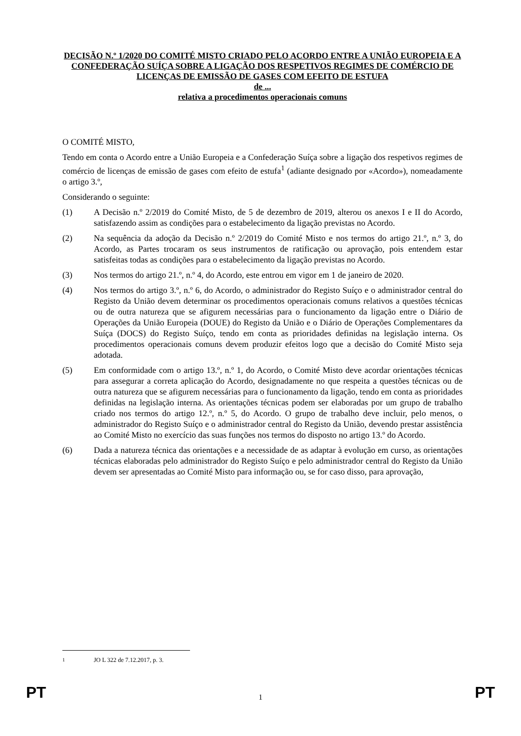DECISÃO N.º 1/2020 DO COMITÉ MISTO CRIADO PELO ACORDO ENTRE A UNIÃO EUROPEIA E A CONFEDERAÇÃO SUÍÇA SOBRE A LIGAÇÃO DOS RESPETIVOS REGIMES DE COMÉRCIO DE LICENÇAS DE EMISSÃO DE GASES COM EFEITO DE ESTUFA
de ...
relativa a procedimentos operacionais comuns
O COMITÉ MISTO,
Tendo em conta o Acordo entre a União Europeia e a Confederação Suíça sobre a ligação dos respetivos regimes de comércio de licenças de emissão de gases com efeito de estufa<sup>1</sup> (adiante designado por «Acordo»), nomeadamente o artigo 3.º,
Considerando o seguinte:
(1) A Decisão n.º 2/2019 do Comité Misto, de 5 de dezembro de 2019, alterou os anexos I e II do Acordo, satisfazendo assim as condições para o estabelecimento da ligação previstas no Acordo.
(2) Na sequência da adoção da Decisão n.º 2/2019 do Comité Misto e nos termos do artigo 21.º, n.º 3, do Acordo, as Partes trocaram os seus instrumentos de ratificação ou aprovação, pois entendem estar satisfeitas todas as condições para o estabelecimento da ligação previstas no Acordo.
(3) Nos termos do artigo 21.º, n.º 4, do Acordo, este entrou em vigor em 1 de janeiro de 2020.
(4) Nos termos do artigo 3.º, n.º 6, do Acordo, o administrador do Registo Suíço e o administrador central do Registo da União devem determinar os procedimentos operacionais comuns relativos a questões técnicas ou de outra natureza que se afigurem necessárias para o funcionamento da ligação entre o Diário de Operações da União Europeia (DOUE) do Registo da União e o Diário de Operações Complementares da Suíça (DOCS) do Registo Suíço, tendo em conta as prioridades definidas na legislação interna. Os procedimentos operacionais comuns devem produzir efeitos logo que a decisão do Comité Misto seja adotada.
(5) Em conformidade com o artigo 13.º, n.º 1, do Acordo, o Comité Misto deve acordar orientações técnicas para assegurar a correta aplicação do Acordo, designadamente no que respeita a questões técnicas ou de outra natureza que se afigurem necessárias para o funcionamento da ligação, tendo em conta as prioridades definidas na legislação interna. As orientações técnicas podem ser elaboradas por um grupo de trabalho criado nos termos do artigo 12.º, n.º 5, do Acordo. O grupo de trabalho deve incluir, pelo menos, o administrador do Registo Suíço e o administrador central do Registo da União, devendo prestar assistência ao Comité Misto no exercício das suas funções nos termos do disposto no artigo 13.º do Acordo.
(6) Dada a natureza técnica das orientações e a necessidade de as adaptar à evolução em curso, as orientações técnicas elaboradas pelo administrador do Registo Suíço e pelo administrador central do Registo da União devem ser apresentadas ao Comité Misto para informação ou, se for caso disso, para aprovação,
<sup>1</sup> JO L 322 de 7.12.2017, p. 3.
PT 1 PT